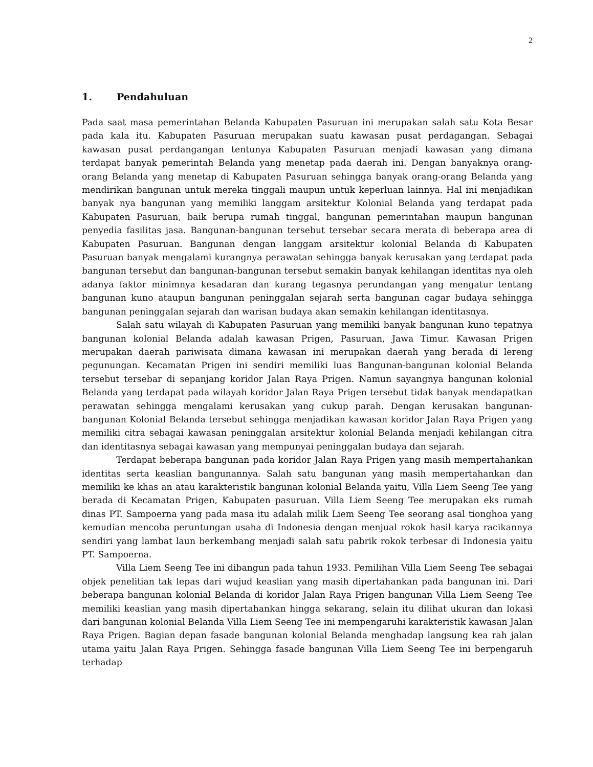2
1. Pendahuluan
Pada saat masa pemerintahan Belanda Kabupaten Pasuruan ini merupakan salah satu Kota Besar pada kala itu. Kabupaten Pasuruan merupakan suatu kawasan pusat perdagangan. Sebagai kawasan pusat perdangangan tentunya Kabupaten Pasuruan menjadi kawasan yang dimana terdapat banyak pemerintah Belanda yang menetap pada daerah ini. Dengan banyaknya orang-orang Belanda yang menetap di Kabupaten Pasuruan sehingga banyak orang-orang Belanda yang mendirikan bangunan untuk mereka tinggali maupun untuk keperluan lainnya. Hal ini menjadikan banyak nya bangunan yang memiliki langgam arsitektur Kolonial Belanda yang terdapat pada Kabupaten Pasuruan, baik berupa rumah tinggal, bangunan pemerintahan maupun bangunan penyedia fasilitas jasa. Bangunan-bangunan tersebut tersebar secara merata di beberapa area di Kabupaten Pasuruan. Bangunan dengan langgam arsitektur kolonial Belanda di Kabupaten Pasuruan banyak mengalami kurangnya perawatan sehingga banyak kerusakan yang terdapat pada bangunan tersebut dan bangunan-bangunan tersebut semakin banyak kehilangan identitas nya oleh adanya faktor minimnya kesadaran dan kurang tegasnya perundangan yang mengatur tentang bangunan kuno ataupun bangunan peninggalan sejarah serta bangunan cagar budaya sehingga bangunan peninggalan sejarah dan warisan budaya akan semakin kehilangan identitasnya.
Salah satu wilayah di Kabupaten Pasuruan yang memiliki banyak bangunan kuno tepatnya bangunan kolonial Belanda adalah kawasan Prigen, Pasuruan, Jawa Timur. Kawasan Prigen merupakan daerah pariwisata dimana kawasan ini merupakan daerah yang berada di lereng pegunungan. Kecamatan Prigen ini sendiri memiliki luas Bangunan-bangunan kolonial Belanda tersebut tersebar di sepanjang koridor Jalan Raya Prigen. Namun sayangnya bangunan kolonial Belanda yang terdapat pada wilayah koridor Jalan Raya Prigen tersebut tidak banyak mendapatkan perawatan sehingga mengalami kerusakan yang cukup parah. Dengan kerusakan bangunan-bangunan Kolonial Belanda tersebut sehingga menjadikan kawasan koridor Jalan Raya Prigen yang memiliki citra sebagai kawasan peninggalan arsitektur kolonial Belanda menjadi kehilangan citra dan identitasnya sebagai kawasan yang mempunyai peninggalan budaya dan sejarah.
Terdapat beberapa bangunan pada koridor Jalan Raya Prigen yang masih mempertahankan identitas serta keaslian bangunannya. Salah satu bangunan yang masih mempertahankan dan memiliki ke khas an atau karakteristik bangunan kolonial Belanda yaitu, Villa Liem Seeng Tee yang berada di Kecamatan Prigen, Kabupaten pasuruan. Villa Liem Seeng Tee merupakan eks rumah dinas PT. Sampoerna yang pada masa itu adalah milik Liem Seeng Tee seorang asal tionghoa yang kemudian mencoba peruntungan usaha di Indonesia dengan menjual rokok hasil karya racikannya sendiri yang lambat laun berkembang menjadi salah satu pabrik rokok terbesar di Indonesia yaitu PT. Sampoerna.
Villa Liem Seeng Tee ini dibangun pada tahun 1933. Pemilihan Villa Liem Seeng Tee sebagai objek penelitian tak lepas dari wujud keaslian yang masih dipertahankan pada bangunan ini. Dari beberapa bangunan kolonial Belanda di koridor Jalan Raya Prigen bangunan Villa Liem Seeng Tee memiliki keaslian yang masih dipertahankan hingga sekarang, selain itu dilihat ukuran dan lokasi dari bangunan kolonial Belanda Villa Liem Seeng Tee ini mempengaruhi karakteristik kawasan Jalan Raya Prigen. Bagian depan fasade bangunan kolonial Belanda menghadap langsung kea rah jalan utama yaitu Jalan Raya Prigen. Sehingga fasade bangunan Villa Liem Seeng Tee ini berpengaruh terhadap